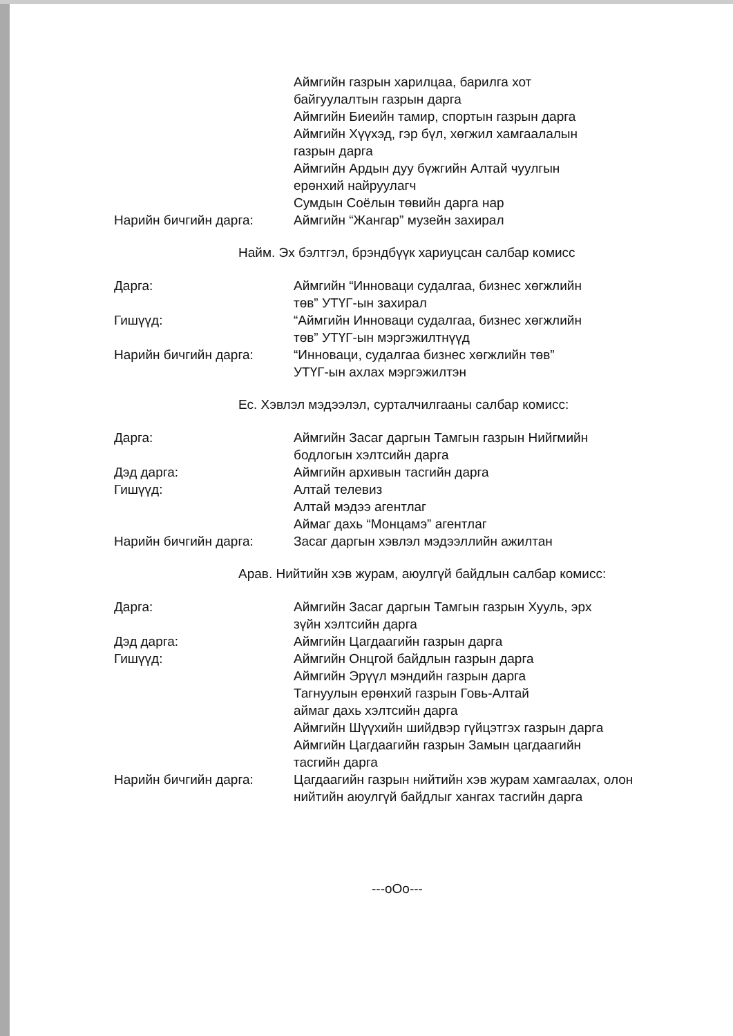Аймгийн газрын харилцаа, барилга хот
байгуулалтын газрын дарга
Аймгийн Биеийн тамир, спортын газрын дарга
Аймгийн Хүүхэд, гэр бүл, хөгжил хамгаалалын
газрын дарга
Аймгийн Ардын дуу бүжгийн Алтай чуулгын
ерөнхий найруулагч
Сумдын Соёлын төвийн дарга нар
Нарийн бичгийн дарга: Аймгийн “Жангар” музейн захирал
Найм. Эх бэлтгэл, брэндбүүк хариуцсан салбар комисс
Дарга: Аймгийн “Инноваци судалгаа, бизнес хөгжлийн
төв” УТҮГ-ын захирал
Гишүүд: “Аймгийн Инноваци судалгаа, бизнес хөгжлийн
төв” УТҮГ-ын мэргэжилтнүүд
Нарийн бичгийн дарга: “Инноваци, судалгаа бизнес хөгжлийн төв”
УТҮГ-ын ахлах мэргэжилтэн
Ес. Хэвлэл мэдээлэл, сурталчилгааны салбар комисс:
Дарга: Аймгийн Засаг даргын Тамгын газрын Нийгмийн
бодлогын хэлтсийн дарга
Дэд дарга: Аймгийн архивын тасгийн дарга
Гишүүд: Алтай телевиз
Алтай мэдээ агентлаг
Аймаг дахь “Монцамэ” агентлаг
Нарийн бичгийн дарга: Засаг даргын хэвлэл мэдээллийн ажилтан
Арав. Нийтийн хэв журам, аюулгүй байдлын салбар комисс:
Дарга: Аймгийн Засаг даргын Тамгын газрын Хууль, эрх
зүйн хэлтсийн дарга
Дэд дарга: Аймгийн Цагдаагийн газрын дарга
Гишүүд: Аймгийн Онцгой байдлын газрын дарга
Аймгийн Эрүүл мэндийн газрын дарга
Тагнуулын ерөнхий газрын Говь-Алтай
аймаг дахь хэлтсийн дарга
Аймгийн Шүүхийн шийдвэр гүйцэтгэх газрын дарга
Аймгийн Цагдаагийн газрын Замын цагдаагийн
тасгийн дарга
Нарийн бичгийн дарга: Цагдаагийн газрын нийтийн хэв журам хамгаалах, олон
нийтийн аюулгүй байдлыг хангах тасгийн дарга
---oOo---